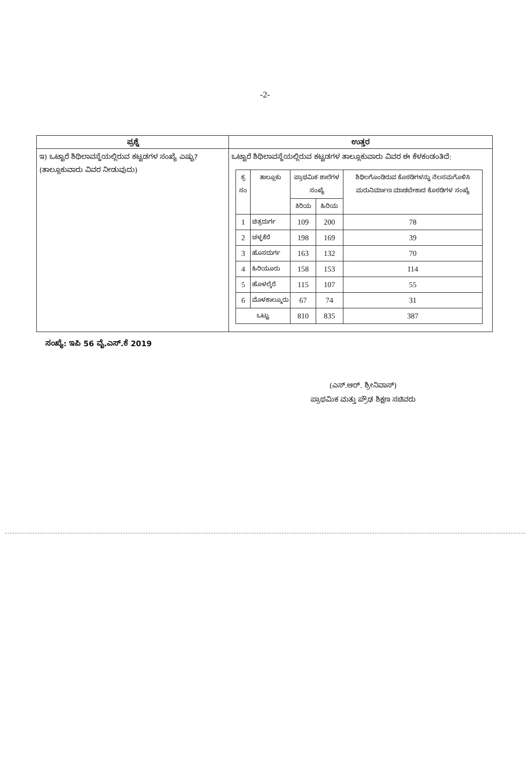-2-
| ಪ್ರಶ್ನೆ | ಉತ್ತರ |
| --- | --- |
| ಇ) ಒಟ್ಟಾರೆ ಶಿಥಿಲಾವಸ್ಥೆಯಲ್ಲಿರುವ ಕಟ್ಟಡಗಳ ಸಂಖ್ಯೆ ಎಷ್ಟು? (ತಾಲ್ಲೂಕುವಾರು ವಿವರ ನೀಡುವುದು) | ಒಟ್ಟಾರೆ ಶಿಥಿಲಾವಸ್ಥೆಯಲ್ಲಿರುವ ಕಟ್ಟಡಗಳ ತಾಲ್ಲೂಕುವಾರು ವಿವರ ಈ ಕೆಳಕಂಡಂತಿದೆ: / ಕ್ರ ಸಂ / ತಾಲ್ಲೂಕು / ಪ್ರಾಥಮಿಕ ಶಾಲೆಗಳ ಸಂಖ್ಯೆ / / ಶಿಥಿಲಗೊಂಡಿರುವ ಕೊಠಡಿಗಳನ್ನು ನೆಲಸಮಗೊಳಿಸಿ ಮರುನಿರ್ಮಾಣ ಮಾಡಬೇಕಾದ ಕೊಠಡಿಗಳ ಸಂಖ್ಯೆ / / --- / --- / --- / --- / --- / / / / ಕಿರಿಯ / ಹಿರಿಯ / / / 1 / ಚಿತ್ರದುರ್ಗ / 109 / 200 / 78 / / 2 / ಚಳ್ಳಕೆರೆ / 198 / 169 / 39 / / 3 / ಹೊಸದುರ್ಗ / 163 / 132 / 70 / / 4 / ಹಿರಿಯೂರು / 158 / 153 / 114 / / 5 / ಹೊಳಲ್ಕೆರೆ / 115 / 107 / 55 / / 6 / ಮೊಳಕಾಲ್ಮೂರು / 67 / 74 / 31 / / ಒಟ್ಟು / / 810 / 835 / 387 / |
ಸಂಖ್ಯೆ: ಇಪಿ 56 ವೈ.ಎಸ್.ಕೆ 2019
(ಎಸ್.ಆರ್. ಶ್ರೀನಿವಾಸ್)
ಪ್ರಾಥಮಿಕ ಮತ್ತು ಪ್ರೌಢ ಶಿಕ್ಷಣ ಸಚಿವರು